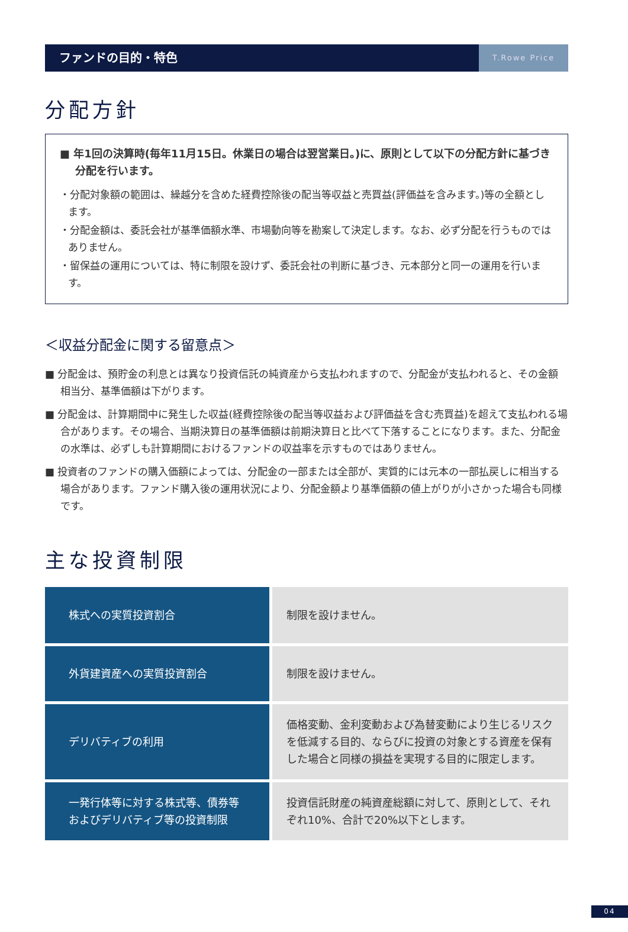ファンドの目的・特色
T.Rowe Price
分配方針
■ 年1回の決算時(毎年11月15日。休業日の場合は翌営業日。)に、原則として以下の分配方針に基づき分配を行います。
・分配対象額の範囲は、繰越分を含めた経費控除後の配当等収益と売買益(評価益を含みます。)等の全額とします。
・分配金額は、委託会社が基準価額水準、市場動向等を勘案して決定します。なお、必ず分配を行うものではありません。
・留保益の運用については、特に制限を設けず、委託会社の判断に基づき、元本部分と同一の運用を行います。
＜収益分配金に関する留意点＞
■ 分配金は、預貯金の利息とは異なり投資信託の純資産から支払われますので、分配金が支払われると、その金額相当分、基準価額は下がります。
■ 分配金は、計算期間中に発生した収益(経費控除後の配当等収益および評価益を含む売買益)を超えて支払われる場合があります。その場合、当期決算日の基準価額は前期決算日と比べて下落することになります。また、分配金の水準は、必ずしも計算期間におけるファンドの収益率を示すものではありません。
■ 投資者のファンドの購入価額によっては、分配金の一部または全部が、実質的には元本の一部払戻しに相当する場合があります。ファンド購入後の運用状況により、分配金額より基準価額の値上がりが小さかった場合も同様です。
主な投資制限
| 株式への実質投資割合 | 制限を設けません。 |
| 外貨建資産への実質投資割合 | 制限を設けません。 |
| デリバティブの利用 | 価格変動、金利変動および為替変動により生じるリスクを低減する目的、ならびに投資の対象とする資産を保有した場合と同様の損益を実現する目的に限定します。 |
| 一発行体等に対する株式等、債券等およびデリバティブ等の投資制限 | 投資信託財産の純資産総額に対して、原則として、それぞれ10%、合計で20%以下とします。 |
04